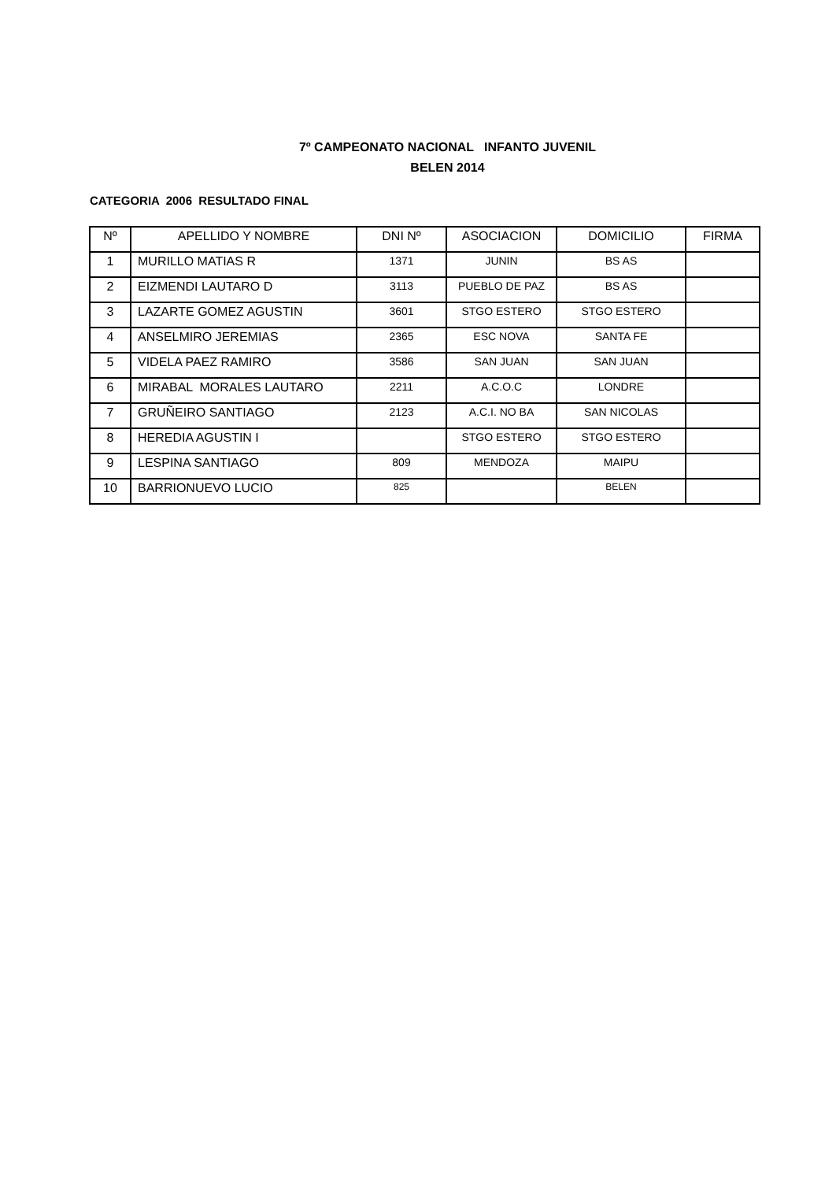7º CAMPEONATO NACIONAL INFANTO JUVENIL
BELEN 2014
CATEGORIA 2006 RESULTADO FINAL
| Nº | APELLIDO Y NOMBRE | DNI Nº | ASOCIACION | DOMICILIO | FIRMA |
| --- | --- | --- | --- | --- | --- |
| 1 | MURILLO MATIAS R | 1371 | JUNIN | BS AS | |
| 2 | EIZMENDI LAUTARO D | 3113 | PUEBLO DE PAZ | BS AS | |
| 3 | LAZARTE GOMEZ AGUSTIN | 3601 | STGO ESTERO | STGO ESTERO | |
| 4 | ANSELMIRO JEREMIAS | 2365 | ESC NOVA | SANTA FE | |
| 5 | VIDELA PAEZ RAMIRO | 3586 | SAN JUAN | SAN JUAN | |
| 6 | MIRABAL MORALES LAUTARO | 2211 | A.C.O.C | LONDRE | |
| 7 | GRUÑEIRO SANTIAGO | 2123 | A.C.I. NO BA | SAN NICOLAS | |
| 8 | HEREDIA AGUSTIN I | | STGO ESTERO | STGO ESTERO | |
| 9 | LESPINA SANTIAGO | 809 | MENDOZA | MAIPU | |
| 10 | BARRIONUEVO LUCIO | 825 | | BELEN | |